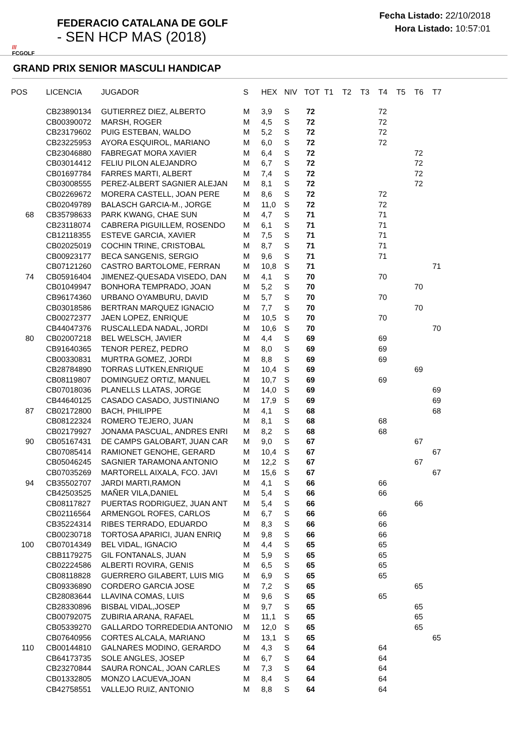///
FCGOLF
FEDERACIO CATALANA DE GOLF
- SEN HCP MAS (2018)
Fecha Listado: 22/10/2018
Hora Listado: 10:57:01
GRAND PRIX SENIOR MASCULI HANDICAP
| POS | LICENCIA | JUGADOR | S | HEX | NIV | TOT | T1 | T2 | T3 | T4 | T5 | T6 | T7 |
| --- | --- | --- | --- | --- | --- | --- | --- | --- | --- | --- | --- | --- | --- |
| | CB23890134 | GUTIERREZ DIEZ, ALBERTO | M | 3,9 | S | 72 | | | | 72 | | | |
| | CB00390072 | MARSH, ROGER | M | 4,5 | S | 72 | | | | 72 | | | |
| | CB23179602 | PUIG ESTEBAN, WALDO | M | 5,2 | S | 72 | | | | 72 | | | |
| | CB23225953 | AYORA ESQUIROL, MARIANO | M | 6,0 | S | 72 | | | | 72 | | | |
| | CB23046880 | FABREGAT MORA XAVIER | M | 6,4 | S | 72 | | | | | | 72 | |
| | CB03014412 | FELIU PILON ALEJANDRO | M | 6,7 | S | 72 | | | | | | 72 | |
| | CB01697784 | FARRES MARTI, ALBERT | M | 7,4 | S | 72 | | | | | | 72 | |
| | CB03008555 | PEREZ-ALBERT SAGNIER ALEJAN | M | 8,1 | S | 72 | | | | | | 72 | |
| | CB02269672 | MORERA CASTELL, JOAN PERE | M | 8,6 | S | 72 | | | | 72 | | | |
| | CB02049789 | BALASCH GARCIA-M., JORGE | M | 11,0 | S | 72 | | | | 72 | | | |
| 68 | CB35798633 | PARK KWANG, CHAE SUN | M | 4,7 | S | 71 | | | | 71 | | | |
| | CB23118074 | CABRERA PIGUILLEM, ROSENDO | M | 6,1 | S | 71 | | | | 71 | | | |
| | CB12118355 | ESTEVE GARCIA, XAVIER | M | 7,5 | S | 71 | | | | 71 | | | |
| | CB02025019 | COCHIN TRINE, CRISTOBAL | M | 8,7 | S | 71 | | | | 71 | | | |
| | CB00923177 | BECA SANGENIS, SERGIO | M | 9,6 | S | 71 | | | | 71 | | | |
| | CB07121260 | CASTRO BARTOLOME, FERRAN | M | 10,8 | S | 71 | | | | | | | 71 |
| 74 | CB05916404 | JIMENEZ-QUESADA VISEDO, DAN | M | 4,1 | S | 70 | | | | 70 | | | |
| | CB01049947 | BONHORA TEMPRADO, JOAN | M | 5,2 | S | 70 | | | | | | 70 | |
| | CB96174360 | URBANO OYAMBURU, DAVID | M | 5,7 | S | 70 | | | | 70 | | | |
| | CB03018586 | BERTRAN MARQUEZ IGNACIO | M | 7,7 | S | 70 | | | | | | 70 | |
| | CB00272377 | JAEN LOPEZ, ENRIQUE | M | 10,5 | S | 70 | | | | 70 | | | |
| | CB44047376 | RUSCALLEDA NADAL, JORDI | M | 10,6 | S | 70 | | | | | | | 70 |
| 80 | CB02007218 | BEL WELSCH, JAVIER | M | 4,4 | S | 69 | | | | 69 | | | |
| | CB91640365 | TENOR PEREZ, PEDRO | M | 8,0 | S | 69 | | | | 69 | | | |
| | CB00330831 | MURTRA GOMEZ, JORDI | M | 8,8 | S | 69 | | | | 69 | | | |
| | CB28784890 | TORRAS LUTKEN,ENRIQUE | M | 10,4 | S | 69 | | | | | | 69 | |
| | CB08119807 | DOMINGUEZ ORTIZ, MANUEL | M | 10,7 | S | 69 | | | | 69 | | | |
| | CB07018036 | PLANELLS LLATAS, JORGE | M | 14,0 | S | 69 | | | | | | | 69 |
| | CB44640125 | CASADO CASADO, JUSTINIANO | M | 17,9 | S | 69 | | | | | | | 69 |
| 87 | CB02172800 | BACH, PHILIPPE | M | 4,1 | S | 68 | | | | | | | 68 |
| | CB08122324 | ROMERO TEJERO, JUAN | M | 8,1 | S | 68 | | | | 68 | | | |
| | CB02179927 | JONAMA PASCUAL, ANDRES ENRI | M | 8,2 | S | 68 | | | | 68 | | | |
| 90 | CB05167431 | DE CAMPS GALOBART, JUAN CAR | M | 9,0 | S | 67 | | | | | | 67 | |
| | CB07085414 | RAMIONET GENOHE, GERARD | M | 10,4 | S | 67 | | | | | | | 67 |
| | CB05046245 | SAGNIER TARAMONA ANTONIO | M | 12,2 | S | 67 | | | | | | 67 | |
| | CB07035269 | MARTORELL AIXALA, FCO. JAVI | M | 15,6 | S | 67 | | | | | | | 67 |
| 94 | CB35502707 | JARDI MARTI,RAMON | M | 4,1 | S | 66 | | | | 66 | | | |
| | CB42503525 | MAÑER VILA,DANIEL | M | 5,4 | S | 66 | | | | 66 | | | |
| | CB08117827 | PUERTAS RODRIGUEZ, JUAN ANT | M | 5,4 | S | 66 | | | | | | 66 | |
| | CB02116564 | ARMENGOL ROFES, CARLOS | M | 6,7 | S | 66 | | | | 66 | | | |
| | CB35224314 | RIBES TERRADO, EDUARDO | M | 8,3 | S | 66 | | | | 66 | | | |
| | CB00230718 | TORTOSA APARICI, JUAN ENRIQ | M | 9,8 | S | 66 | | | | 66 | | | |
| 100 | CB07014349 | BEL VIDAL, IGNACIO | M | 4,4 | S | 65 | | | | 65 | | | |
| | CBB1179275 | GIL FONTANALS, JUAN | M | 5,9 | S | 65 | | | | 65 | | | |
| | CB02224586 | ALBERTI ROVIRA, GENIS | M | 6,5 | S | 65 | | | | 65 | | | |
| | CB08118828 | GUERRERO GILABERT, LUIS MIG | M | 6,9 | S | 65 | | | | 65 | | | |
| | CB09336890 | CORDERO GARCIA JOSE | M | 7,2 | S | 65 | | | | | | 65 | |
| | CB28083644 | LLAVINA COMAS, LUIS | M | 9,6 | S | 65 | | | | 65 | | | |
| | CB28330896 | BISBAL VIDAL,JOSEP | M | 9,7 | S | 65 | | | | | | 65 | |
| | CB00792075 | ZUBIRIA ARANA, RAFAEL | M | 11,1 | S | 65 | | | | | | 65 | |
| | CB05339270 | GALLARDO TORREDEDIA ANTONIO | M | 12,0 | S | 65 | | | | | | 65 | |
| | CB07640956 | CORTES ALCALA, MARIANO | M | 13,1 | S | 65 | | | | | | | 65 |
| 110 | CB00144810 | GALNARES MODINO, GERARDO | M | 4,3 | S | 64 | | | | 64 | | | |
| | CB64173735 | SOLE ANGLES, JOSEP | M | 6,7 | S | 64 | | | | 64 | | | |
| | CB23270844 | SAURA RONCAL, JOAN CARLES | M | 7,3 | S | 64 | | | | 64 | | | |
| | CB01332805 | MONZO LACUEVA,JOAN | M | 8,4 | S | 64 | | | | 64 | | | |
| | CB42758551 | VALLEJO RUIZ, ANTONIO | M | 8,8 | S | 64 | | | | 64 | | | |